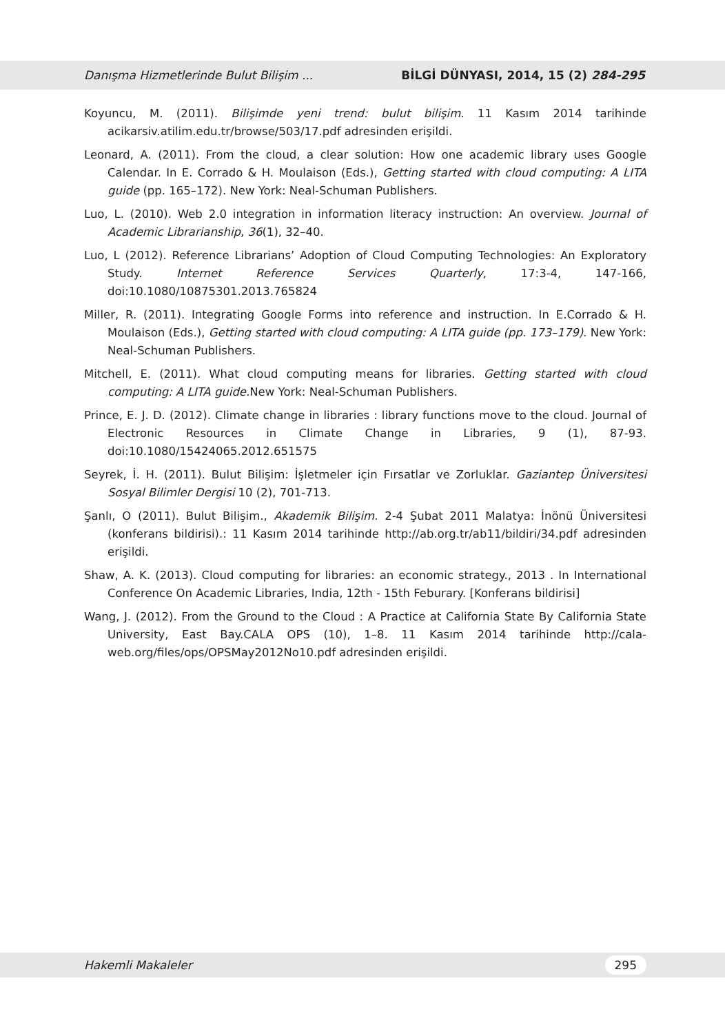Danışma Hizmetlerinde Bulut Bilişim ... BİLGİ DÜNYASI, 2014, 15 (2) 284-295
Koyuncu, M. (2011). Bilişimde yeni trend: bulut bilişim. 11 Kasım 2014 tarihinde acikarsiv.atilim.edu.tr/browse/503/17.pdf adresinden erişildi.
Leonard, A. (2011). From the cloud, a clear solution: How one academic library uses Google Calendar. In E. Corrado & H. Moulaison (Eds.), Getting started with cloud computing: A LITA guide (pp. 165–172). New York: Neal-Schuman Publishers.
Luo, L. (2010). Web 2.0 integration in information literacy instruction: An overview. Journal of Academic Librarianship, 36(1), 32–40.
Luo, L (2012). Reference Librarians’ Adoption of Cloud Computing Technologies: An Exploratory Study. Internet Reference Services Quarterly, 17:3-4, 147-166, doi:10.1080/10875301.2013.765824
Miller, R. (2011). Integrating Google Forms into reference and instruction. In E.Corrado & H. Moulaison (Eds.), Getting started with cloud computing: A LITA guide (pp. 173–179). New York: Neal-Schuman Publishers.
Mitchell, E. (2011). What cloud computing means for libraries. Getting started with cloud computing: A LITA guide. New York: Neal-Schuman Publishers.
Prince, E. J. D. (2012). Climate change in libraries : library functions move to the cloud. Journal of Electronic Resources in Climate Change in Libraries, 9 (1), 87-93. doi:10.1080/15424065.2012.651575
Seyrek, İ. H. (2011). Bulut Bilişim: İşletmeler için Fırsatlar ve Zorluklar. Gaziantep Üniversitesi Sosyal Bilimler Dergisi 10 (2), 701-713.
Şanlı, O (2011). Bulut Bilişim., Akademik Bilişim. 2-4 Şubat 2011 Malatya: İnönü Üniversitesi (konferans bildirisi).: 11 Kasım 2014 tarihinde http://ab.org.tr/ab11/bildiri/34.pdf adresinden erişildi.
Shaw, A. K. (2013). Cloud computing for libraries: an economic strategy., 2013 . In International Conference On Academic Libraries, India, 12th - 15th Feburary. [Konferans bildirisi]
Wang, J. (2012). From the Ground to the Cloud : A Practice at California State By California State University, East Bay.CALA OPS (10), 1–8. 11 Kasım 2014 tarihinde http://cala-web.org/files/ops/OPSMay2012No10.pdf adresinden erişildi.
Hakemli Makaleler 295